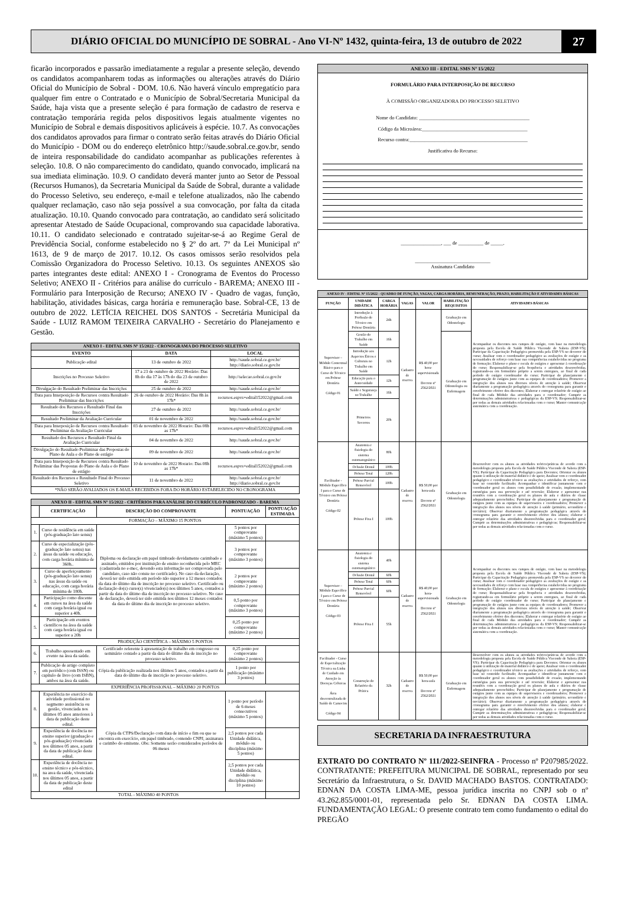DIÁRIO OFICIAL DO MUNICÍPIO DE SOBRAL - Ano VI-Nº 1432, quinta-feira, 13 de outubro de 2022
27
ficarão incorporados e passarão imediatamente a regular a presente seleção, devendo os candidatos acompanharem todas as informações ou alterações através do Diário Oficial do Município de Sobral - DOM. 10.6. Não haverá vínculo empregatício para qualquer fim entre o Contratado e o Município de Sobral/Secretaria Municipal da Saúde, haja vista que a presente seleção é para formação de cadastro de reserva e contratação temporária regida pelos dispositivos legais atualmente vigentes no Município de Sobral e demais dispositivos aplicáveis à espécie. 10.7. As convocações dos candidatos aprovados para firmar o contrato serão feitas através do Diário Oficial do Município - DOM ou do endereço eletrônico http://saude.sobral.ce.gov.br, sendo de inteira responsabilidade do candidato acompanhar as publicações referentes à seleção. 10.8. O não comparecimento do candidato, quando convocado, implicará na sua imediata eliminação. 10.9. O candidato deverá manter junto ao Setor de Pessoal (Recursos Humanos), da Secretaria Municipal da Saúde de Sobral, durante a validade do Processo Seletivo, seu endereço, e-mail e telefone atualizados, não lhe cabendo qualquer reclamação, caso não seja possível a sua convocação, por falta da citada atualização. 10.10. Quando convocado para contratação, ao candidato será solicitado apresentar Atestado de Saúde Ocupacional, comprovando sua capacidade laborativa. 10.11. O candidato selecionado e contratado sujeitar-se-á ao Regime Geral de Previdência Social, conforme estabelecido no § 2º do art. 7º da Lei Municipal nº 1613, de 9 de março de 2017. 10.12. Os casos omissos serão resolvidos pela Comissão Organizadora do Processo Seletivo. 10.13. Os seguintes ANEXOS são partes integrantes deste edital: ANEXO I - Cronograma de Eventos do Processo Seletivo; ANEXO II - Critérios para análise do currículo - BAREMA; ANEXO III - Formulário para Interposição de Recurso; ANEXO IV - Quadro de vagas, função, habilitação, atividades básicas, carga horária e remuneração base. Sobral-CE, 13 de outubro de 2022. LETÍCIA REICHEL DOS SANTOS - Secretária Municipal da Saúde - LUIZ RAMOM TEIXEIRA CARVALHO - Secretário do Planejamento e Gestão.
| ANEXO I - EDITAL SMS Nº 15/2022 - CRONOGRAMA DO PROCESSO SELETIVO | | |
| --- | --- | --- |
| EVENTO | DATA | LOCAL |
| Publicação edital | 13 de outubro de 2022 | http://saude.sobral.ce.gov.br/ http://diario.sobral.ce.gov.br |
| Inscrições no Processo Seletivo | 17 a 23 de outubro de 2022 Horário: Das 8h do dia 17 às 17h do dia 23 de outubro de 2022 | http://selecao.sobral.ce.gov.br |
| Divulgação do Resultado Preliminar das Inscrições | 25 de outubro de 2022 | http://saude.sobral.ce.gov.br/ |
| Data para Interposição de Recursos contra Resultado Preliminar das Inscrições | 26 de outubro de 2022 Horário: Das 8h às 17h* | recursos.espvs+edital152022@gmail.com |
| Resultado dos Recursos e Resultado Final das Inscrições | 27 de outubro de 2022 | http://saude.sobral.ce.gov.br/ |
| Resultado Preliminar da Avaliação Curricular | 01 de novembro de 2022 | http://saude.sobral.ce.gov.br/ |
| Data para Interposição de Recursos contra Resultado Preliminar da Avaliação Curricular | 03 de novembro de 2022 Horario: Das 08h as 17h* | recursos.espvs+edital152022@gmail.com |
| Resultado dos Recursos e Resultado Final da Avaliação Curricular | 04 de novembro de 2022 | http://saude.sobral.ce.gov.br/ |
| Divulgação do Resultado Preliminar das Propostas do Plano de Aula e do Plano de estágio | 09 de novembro de 2022 | http://saude.sobral.ce.gov.br/ |
| Data para Interposição de Recursos contra Resultado Preliminar das Propostas do Plano de Aula e do Plano de estágio | 10 de novembro de 2022 Horario: Das 08h as 17h* | recursos.espvs+edital152022@gmail.com |
| Resultado dos Recursos e Resultado Final do Processo Seletivo | 11 de novembro de 2022 | http://saude.sobral.ce.gov.br/ http://diario.sobral.ce.gov.br |
| *NÃO SERÃO AVALIADOS OS E-MAILS RECEBIDOS FORA DO HORÁRIO ESTABELECIDO NO CRONOGRAMA | | |
| ANEXO II - EDITAL SMS Nº 15/2022 - CRITÉRIOS PARA ANÁLISE DO CURRÍCULO PADRONIZADO - BAREMA | | | | |
| --- | --- | --- | --- | --- |
| | CERTIFICAÇÃO | DESCRIÇÃO DO COMPROVANTE | PONTUAÇÃO | PONTUAÇÃO ESTIMADA |
| FORMAÇÃO – MÁXIMO 15 PONTOS | | | | |
| 1. | Curso de residência em saúde (pós-graduação lato sensu) | Diploma ou declaração em papel timbrado devidamente carimbado e assinado, emitidos por instituição de ensino reconhecida pelo MEC (cadastrada no e-mec, devendo esta informação ser comprovada pelo candidato, caso não conste no certificado). No caso da declaração, deverá ter sido emitida em período não superior a 12 meses contados da data do último dia de inscrição no processo seletivo. Certificado ou declaração do(s) curso(s) vivenciado(s) nos últimos 5 anos, contados a partir da data do último dia de inscrição no processo seletivo. No caso de declaração, deverá ter sido emitida nos últimos 12 meses contados da data do último dia de inscrição no processo seletivo. | 5 pontos por comprovante (máximo 5 pontos) | |
| 2. | Curso de especialização (pós-graduação lato sensu) nas áreas da saúde ou educação, com carga horária mínima de 360h.. | | 3 pontos por comprovante (máximo 3 pontos) | |
| 3. | Curso de aperfeiçoamento (pós-graduação lato sensu) nas áreas da saúde ou educação, com carga horária mínima de 180h. | | 2 pontos por comprovante (máximo 2 pontos) | |
| 4. | Participação como discente em cursos na área da saúde com carga horária igual ou superior a 40h. | | 0,5 ponto por comprovante (máximo 3 pontos) | |
| 5. | Participação em eventos científicos na área da saúde com carga horária igual ou superior a 20h | | 0,25 ponto por comprovante (máximo 2 pontos) | |
| PRODUÇÃO CIENTÍFICA – MÁXIMO 5 PONTOS | | | | |
| 6. | Trabalho apresentado em evento na área da saúde. | Certificado referente à apresentação de trabalho em congresso ou seminário contado a partir da data do último dia de inscrição no processo seletivo. | 0,25 ponto por comprovante (máximo 2 pontos) | |
| 7. | Publicação de artigo completo em periódico (com ISSN) ou capítulo de livro (com ISBN), ambos na área da saúde. | Cópia da publicação realizada nos últimos 5 anos, contados a partir da data do último dia de inscrição no processo seletivo. | 1 ponto por publicação (máximo 3 pontos) | |
| EXPERIÊNCIA PROFISSIONAL – MÁXIMO 20 PONTOS | | | | |
| 8. | Experiência no exercício da atividade profissional no segmento assistência ou gestão, vivenciada nos últimos 05 anos anteriores à data de publicação deste edital. | Cópia da CTPS/Declaração com data de início e fim ou que se encontra em exercício, em papel timbrado, contendo CNPJ, assinatura e carimbo do emitente. Obs: Somente serão considerados períodos de 06 meses | 1 ponto por período de 6 meses consecutivos (máximo 5 pontos) | |
| 9. | Experiência de docência no ensino superior (graduação e pós-graduação) vivenciada nos últimos 05 anos, a partir da data de publicação deste edital. | | 2,5 pontos por cada Unidade didática, módulo ou disciplina (máximo 5 pontos) | |
| 10. | Experiência de docência no ensino técnico e pós-técnico, na area da saúde, vivenciada nos últimos 05 anos, a partir da data de publicação deste edital | | 2,5 pontos por cada Unidade didática, módulo ou disciplina (máximo 10 pontos) | |
| TOTAL - MÁXIMO 40 PONTOS | | | | |
ANEXO III - EDITAL SMS Nº 15/2022
FORMULÁRIO PARA INTERPOSIÇÃO DE RECURSO
À COMISSÃO ORGANIZADORA DO PROCESSO SELETIVO
Nome do Candidato: ____________________________________________
Código da Microárea:__________________________________________
Recurso contra:_______________________________________________
Justificativa do Recurso:
________________, ___ de __________ de _____.
______________________________
Assinatura Candidato
| ANEXO IV - EDITAL Nº 15/2022 - QUADRO DE FUNÇÃO, VAGAS, CARGA HORÁRIA, REMUNERAÇÃO, PRAZO, HABILITAÇÃO E ATIVIDADES BÁSICAS | | | | | | |
| --- | --- | --- | --- | --- | --- | --- |
| FUNÇÃO | UNIDADE DIDÁTICA | CARGA HORÁRIA | VAGAS | VALOR | HABILITAÇÃO REQUISITOS | ATIVIDADES BÁSICAS |
| Supervisor – Módulo Contextual Básico para o Curso de Técnico em Prótese Dentária Código 01 | Introdução à Profissão de Técnico em Prótese Dentária | 24h | Cadastro de reserva | R$ 40,00 por hora-supervisionada Decreto nº 2562/2021 | Graduação em Odontologia | Acompanhar os discentes nos campos de estágio, com base na metodologia proposta pela Escola de Saúde Pública Visconde de Saboia (ESP-VS); Participar da Capacitação Pedagógica promovida pela ESP-VS no decorrer do curso; Analisar com o coordenador pedagógico as avaliações de estágio e as necessidades de reforço com base nas competências estabelecidas no programa de formação; Elaborar o plano e escala de estágios e apresentar à coordenação do curso; Responsabilizar-se pela frequência e atividades desenvolvidas, registrando-as em formulário próprio a serem entregues, ao final de cada período de estágio coordenador do curso; Participar do planejamento e programação de estágios junto com as equipes de coordenadores; Promover a integração dos alunos nos diversos níveis de atenção à saúde; Observar diariamente a programação pedagógica através do cronograma para garantir o envolvimento efetivo dos discentes; Elaborar e entregar relatório de estágio ao final de cada Módulo das atividades para o coordenador; Cumprir as determinações administrativas e pedagógicas da ESP-VS; Responsabilizar-se por todas as demais atividades relacionadas com o curso; Manter comunicação sistemática com a coordenação. |
| | Gestão do Trabalho em Saúde | 16h | | | Graduação em Odontologia ou Enfermagem | |
| | Introdução aos Aspectos Éticos e Culturais no Trabalho em Saúde | 12h | | | | |
| | Educação para o Autocuidado | 12h | | | | |
| | Saúde e Segurança no Trabalho | 16h | | | | |
| | Primeiros Socorros | 20h | | | | |
| Facilitador - Módulo Específico I para o Curso de Técnico em Prótese Dentária Código 02 | Anatomia e fisiologia do sistema estomatognático | 80h | Cadastro de reserva | R$ 50,00 por hora-aula Decreto nº 2562/2021 | Graduação em Odontologia | Desenvolver com os alunos as atividades teórico/práticas de acordo com a metodologia proposta pela Escola de Saúde Pública Visconde de Saboia (ESP-VS); Participar da Capacitação Pedagógica para Docentes; Orientar os alunos quanto à utilização do material didático e de apoio; Analisar com o coordenador pedagógico e coordenador técnico as avaliações e atividades de reforço, com base no conteúdo facilitado; Acompanhar e identificar juntamente com o coordenador geral os alunos com possibilidade de evasão, implementando estratégias para sua prevenção e até reversão; Elaborar e apresentar nas reuniões com a coordenação geral os planos de aula e diários de classe adequadamente preenchidos; Participar do planejamento e programação de estágios junto com as equipes de supervisores e coordenadores; Promover a integração dos alunos nos níveis de atenção à saúde (primário, secundário e terciário); Observar diariamente a programação pedagógica através do cronograma para garantir o envolvimento efetivo dos alunos; elaborar e entregar relatório das atividades desenvolvidas para o coordenador geral; Cumprir as determinações administrativas e pedagógicas; Responsabilizar-se por todas as demais atividades relacionadas com o curso. |
| | Oclusão Dental | 100h | | | | |
| | Prótese Total | 120h | | | | |
| | Prótese Parcial Removível | 100h | | | | |
| | Prótese Fixa I | 100h | | | | |
| Supervisor – Módulo Específico I para o Curso de Técnico em Prótese Dentária Código 03 | Anatomia e fisiologia do sistema estomatognático | 40h | Cadastro de reserva | R$ 40,00 por hora-supervisionada Decreto nº 2562/2021 | Graduação em Odontologia | Acompanhar os discentes nos campos de estágio, com base na metodologia proposta pela Escola de Saúde Pública Visconde de Saboia (ESP-VS); Participar da Capacitação Pedagógica promovida pela ESP-VS no decorrer do curso; Analisar com o coordenador pedagógico as avaliações de estágio e as necessidades de reforço com base nas competências estabelecidas no programa de formação; Elaborar o plano e escala de estágios e apresentar à coordenação do curso; Responsabilizar-se pela frequência e atividades desenvolvidas, registrando-as em formulário próprio a serem entregues, ao final de cada período de estágio coordenador do curso; Participar do planejamento e programação de estágios junto com as equipes de coordenadores; Promover a integração dos alunos nos diversos níveis de atenção à saúde; Observar diariamente a programação pedagógica através do cronograma para garantir o envolvimento efetivo dos discentes; Elaborar e entregar relatório de estágio ao final de cada Módulo das atividades para o coordenador; Cumprir as determinações administrativas e pedagógicas da ESP-VS; Responsabilizar-se por todas as demais atividades relacionadas com o curso; Manter comunicação sistemática com a coordenação. |
| | Oclusão Dental | 60h | | | | |
| | Prótese Total | 60h | | | | |
| | Prótese Parcial Removível | 60h | | | | |
| | Prótese Fixa I | 55h | | | | |
| Facilitador - Curso de Especialização Técnica na Linha de Cuidado em Atenção às Doenças Crônicas Área descentralizada de Saúde de Camocim Código 04 | Construção do Relatório da Prática | 32h | Cadastro de reserva | R$ 50,00 por hora-aula Decreto nº 2562/2021 | Graduação em Enfermagem | Desenvolver com os alunos as atividades teórico/práticas de acordo com a metodologia proposta pela Escola de Saúde Pública Visconde de Saboia (ESP-VS); Participar da Capacitação Pedagógica para Docentes; Orientar os alunos quanto à utilização do material didático e de apoio; Analisar com o coordenador pedagógico e coordenador técnico as avaliações e atividades de reforço, com base no conteúdo facilitado; Acompanhar e identificar juntamente com o coordenador geral os alunos com possibilidade de evasão, implementando estratégias para sua prevenção e até reversão; Elaborar e apresentar nas reuniões com a coordenação geral os planos de aula e diários de classe adequadamente preenchidos; Participar do planejamento e programação de estágios junto com as equipes de supervisores e coordenadores; Promover a integração dos alunos nos níveis de atenção à saúde (primário, secundário e terciário); Observar diariamente a programação pedagógica através do cronograma para garantir o envolvimento efetivo dos alunos; elaborar e entregar relatório das atividades desenvolvidas para o coordenador geral; Cumprir as determinações administrativas e pedagógicas; Responsabilizar-se por todas as demais atividades relacionadas com o curso. |
SECRETARIA DA INFRAESTRUTURA
EXTRATO DO CONTRATO Nº 111/2022-SEINFRA - Processo nº P207985/2022. CONTRATANTE: PREFEITURA MUNICIPAL DE SOBRAL, representado por seu Secretário da Infraestrutura, o Sr. DAVID MACHADO BASTOS. CONTRATADO: EDNAN DA COSTA LIMA-ME, pessoa jurídica inscrita no CNPJ sob o nº 43.262.855/0001-01, representada pelo Sr. EDNAN DA COSTA LIMA. FUNDAMENTAÇÃO LEGAL: O presente contrato tem como fundamento o edital do PREGÃO